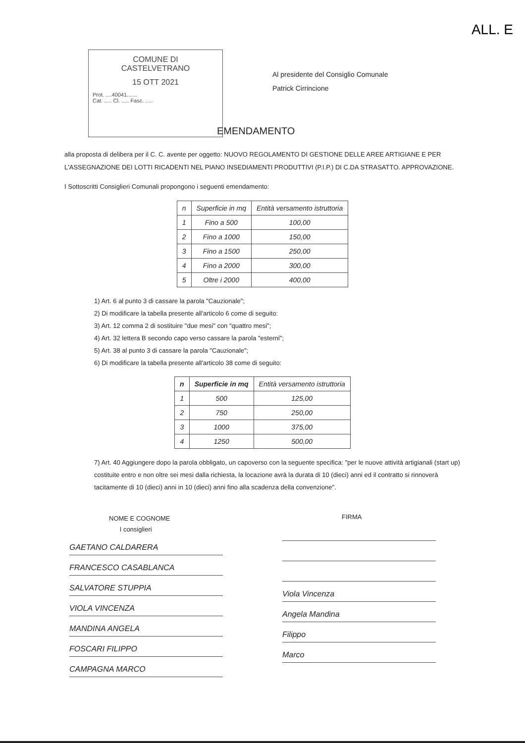ALL. E
COMUNE DI
CASTELVETRANO
15 OTT 2021
Prot. ....40041.......
Cat. ..... Cl. ..... Fasc. .....
Al presidente del Consiglio Comunale
Patrick Cirrincione
EMENDAMENTO
alla proposta di delibera per il C. C. avente per oggetto: NUOVO REGOLAMENTO DI GESTIONE DELLE AREE ARTIGIANE E PER L'ASSEGNAZIONE DEI LOTTI RICADENTI NEL PIANO INSEDIAMENTI PRODUTTIVI (P.I.P.) DI C.DA STRASATTO. APPROVAZIONE.
I Sottoscritti Consiglieri Comunali propongono i seguenti emendamento:
| n | Superficie in mq | Entità versamento istruttoria |
| --- | --- | --- |
| 1 | Fino a 500 | 100,00 |
| 2 | Fino a 1000 | 150,00 |
| 3 | Fino a 1500 | 250,00 |
| 4 | Fino a 2000 | 300,00 |
| 5 | Oltre i 2000 | 400,00 |
1) Art. 6 al punto 3 di cassare la parola "Cauzionale";
2) Di modificare la tabella presente all'articolo 6 come di seguito:
3) Art. 12 comma 2 di sostituire "due mesi" con "quattro mesi";
4) Art. 32 lettera B secondo capo verso cassare la parola "esterni";
5) Art. 38 al punto 3 di cassare la parola "Cauzionale";
6) Di modificare la tabella presente all'articolo 38 come di seguito:
| n | Superficie in mq | Entità versamento istruttoria |
| --- | --- | --- |
| 1 | 500 | 125,00 |
| 2 | 750 | 250,00 |
| 3 | 1000 | 375,00 |
| 4 | 1250 | 500,00 |
7) Art. 40 Aggiungere dopo la parola obbligato, un capoverso con la seguente specifica: "per le nuove attività artigianali (start up) costituite entro e non oltre sei mesi dalla richiesta, la locazione avrà la durata di 10 (dieci) anni ed il contratto si rinnoverà tacitamente di 10 (dieci) anni in 10 (dieci) anni fino alla scadenza della convenzione".
NOME E COGNOME
I consiglieri
GAETANO CALDARERA
FRANCESCO CASABLANCA
SALVATORE STUPPIA
VIOLA VINCENZA
MANDINA ANGELA
FOSCARI FILIPPO
CAMPAGNA MARCO
FIRMA
Viola Vincenza
Angela Mandina
Filippo
Marco